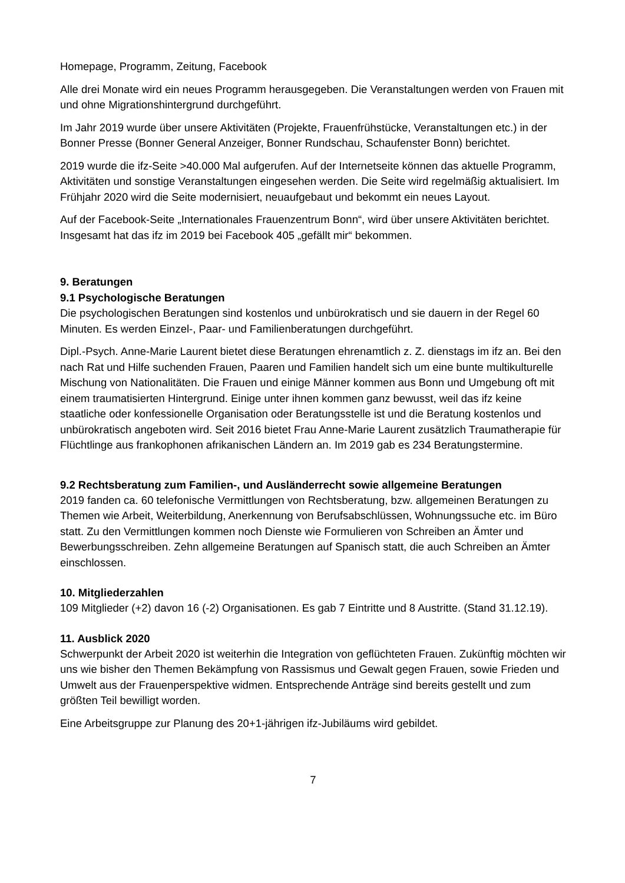Homepage, Programm, Zeitung, Facebook
Alle drei Monate wird ein neues Programm herausgegeben. Die Veranstaltungen werden von Frauen mit und ohne Migrationshintergrund durchgeführt.
Im Jahr 2019 wurde über unsere Aktivitäten (Projekte, Frauenfrühstücke, Veranstaltungen etc.) in der Bonner Presse (Bonner General Anzeiger, Bonner Rundschau, Schaufenster Bonn) berichtet.
2019 wurde die ifz-Seite >40.000 Mal aufgerufen. Auf der Internetseite können das aktuelle Programm, Aktivitäten und sonstige Veranstaltungen eingesehen werden. Die Seite wird regelmäßig aktualisiert. Im Frühjahr 2020 wird die Seite modernisiert, neuaufgebaut und bekommt ein neues Layout.
Auf der Facebook-Seite „Internationales Frauenzentrum Bonn“, wird über unsere Aktivitäten berichtet. Insgesamt hat das ifz im 2019 bei Facebook 405 „gefällt mir“ bekommen.
9. Beratungen
9.1 Psychologische Beratungen
Die psychologischen Beratungen sind kostenlos und unbürokratisch und sie dauern in der Regel 60 Minuten. Es werden Einzel-, Paar- und Familienberatungen durchgeführt.
Dipl.-Psych. Anne-Marie Laurent bietet diese Beratungen ehrenamtlich z. Z. dienstags im ifz an. Bei den nach Rat und Hilfe suchenden Frauen, Paaren und Familien handelt sich um eine bunte multikulturelle Mischung von Nationalitäten. Die Frauen und einige Männer kommen aus Bonn und Umgebung oft mit einem traumatisierten Hintergrund. Einige unter ihnen kommen ganz bewusst, weil das ifz keine staatliche oder konfessionelle Organisation oder Beratungsstelle ist und die Beratung kostenlos und unbürokratisch angeboten wird. Seit 2016 bietet Frau Anne-Marie Laurent zusätzlich Traumatherapie für Flüchtlinge aus frankophonen afrikanischen Ländern an. Im 2019 gab es 234 Beratungstermine.
9.2 Rechtsberatung zum Familien-, und Ausländerrecht sowie allgemeine Beratungen
2019 fanden ca. 60 telefonische Vermittlungen von Rechtsberatung, bzw. allgemeinen Beratungen zu Themen wie Arbeit, Weiterbildung, Anerkennung von Berufsabschlüssen, Wohnungssuche etc. im Büro statt. Zu den Vermittlungen kommen noch Dienste wie Formulieren von Schreiben an Ämter und Bewerbungsschreiben. Zehn allgemeine Beratungen auf Spanisch statt, die auch Schreiben an Ämter einschlossen.
10. Mitgliederzahlen
109 Mitglieder (+2) davon 16 (-2) Organisationen. Es gab 7 Eintritte und 8 Austritte. (Stand 31.12.19).
11. Ausblick 2020
Schwerpunkt der Arbeit 2020 ist weiterhin die Integration von geflüchteten Frauen. Zukünftig möchten wir uns wie bisher den Themen Bekämpfung von Rassismus und Gewalt gegen Frauen, sowie Frieden und Umwelt aus der Frauenperspektive widmen. Entsprechende Anträge sind bereits gestellt und zum größten Teil bewilligt worden.
Eine Arbeitsgruppe zur Planung des 20+1-jährigen ifz-Jubiläums wird gebildet.
7